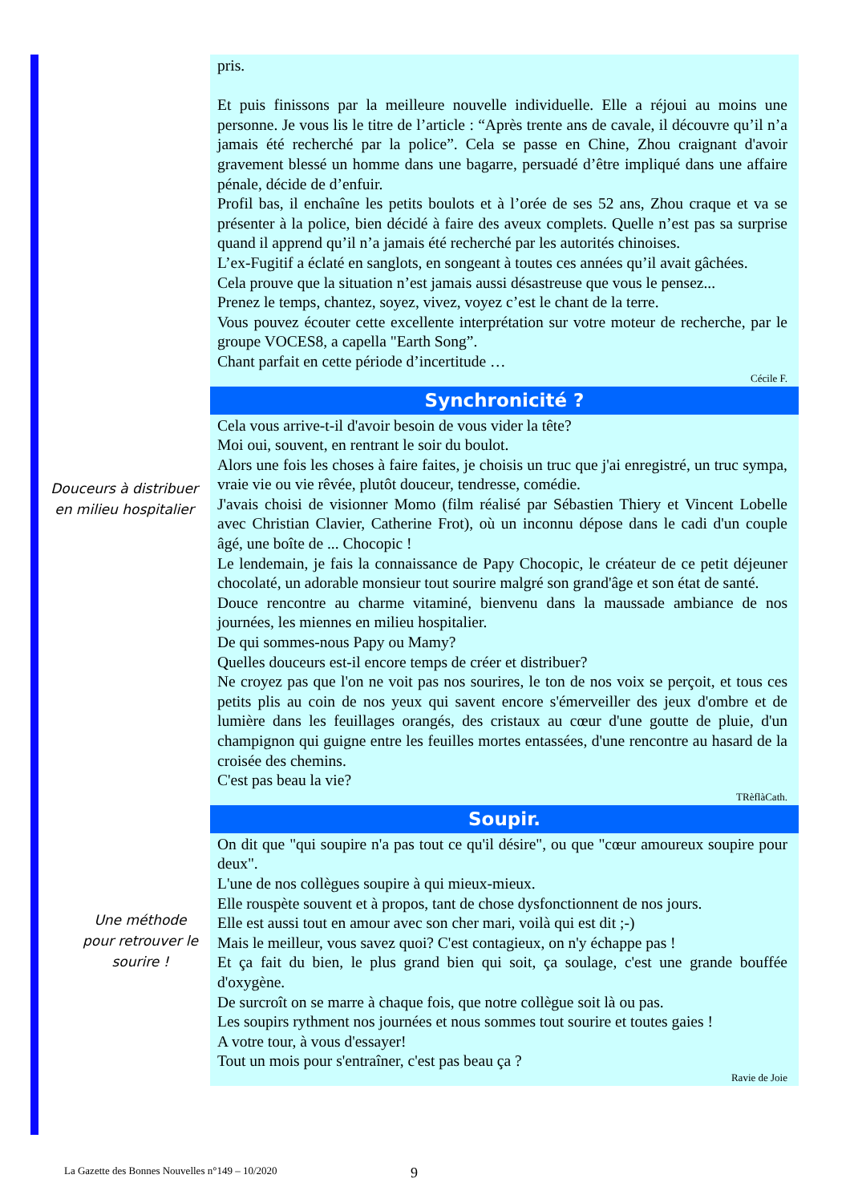pris.
Et puis finissons par la meilleure nouvelle individuelle. Elle a réjoui au moins une personne. Je vous lis le titre de l’article : “Après trente ans de cavale, il découvre qu’il n’a jamais été recherché par la police”. Cela se passe en Chine, Zhou craignant d'avoir gravement blessé un homme dans une bagarre, persuadé d’être impliqué dans une affaire pénale, décide de d’enfuir.
Profil bas, il enchaîne les petits boulots et à l’orée de ses 52 ans, Zhou craque et va se présenter à la police, bien décidé à faire des aveux complets. Quelle n’est pas sa surprise quand il apprend qu’il n’a jamais été recherché par les autorités chinoises.
L’ex-Fugitif a éclaté en sanglots, en songeant à toutes ces années qu’il avait gâchées.
Cela prouve que la situation n’est jamais aussi désastreuse que vous le pensez...
Prenez le temps, chantez, soyez, vivez, voyez c’est le chant de la terre.
Vous pouvez écouter cette excellente interprétation sur votre moteur de recherche, par le groupe VOCES8, a capella "Earth Song”.
Chant parfait en cette période d’incertitude …
Cécile F.
Synchronicité ?
Cela vous arrive-t-il d'avoir besoin de vous vider la tête?
Moi oui, souvent, en rentrant le soir du boulot.
Alors une fois les choses à faire faites, je choisis un truc que j'ai enregistré, un truc sympa, vraie vie ou vie rêvée, plutôt douceur, tendresse, comédie.
J'avais choisi de visionner Momo (film réalisé par Sébastien Thiery et Vincent Lobelle avec Christian Clavier, Catherine Frot), où un inconnu dépose dans le cadi d'un couple âgé, une boîte de ... Chocopic !
Le lendemain, je fais la connaissance de Papy Chocopic, le créateur de ce petit déjeuner chocolaté, un adorable monsieur tout sourire malgré son grand'âge et son état de santé.
Douce rencontre au charme vitaminé, bienvenu dans la maussade ambiance de nos journées, les miennes en milieu hospitalier.
De qui sommes-nous Papy ou Mamy?
Quelles douceurs est-il encore temps de créer et distribuer?
Ne croyez pas que l'on ne voit pas nos sourires, le ton de nos voix se perçoit, et tous ces petits plis au coin de nos yeux qui savent encore s'émerveiller des jeux d'ombre et de lumière dans les feuillages orangés, des cristaux au cœur d'une goutte de pluie, d'un champignon qui guigne entre les feuilles mortes entassées, d'une rencontre au hasard de la croisée des chemins.
C'est pas beau la vie?
TRèflàCath.
Soupir.
On dit que "qui soupire n'a pas tout ce qu'il désire", ou que "cœur amoureux soupire pour deux".
L'une de nos collègues soupire à qui mieux-mieux.
Elle rouspète souvent et à propos, tant de chose dysfonctionnent de nos jours.
Elle est aussi tout en amour avec son cher mari, voilà qui est dit ;-)
Mais le meilleur, vous savez quoi? C'est contagieux, on n'y échappe pas !
Et ça fait du bien, le plus grand bien qui soit, ça soulage, c'est une grande bouffée d'oxygène.
De surcroît on se marre à chaque fois, que notre collègue soit là ou pas.
Les soupirs rythment nos journées et nous sommes tout sourire et toutes gaies !
A votre tour, à vous d'essayer!
Tout un mois pour s'entraîner, c'est pas beau ça ?
Ravie de Joie
Douceurs à distribuer en milieu hospitalier
Une méthode pour retrouver le sourire !
La Gazette des Bonnes Nouvelles n°149 – 10/2020
9